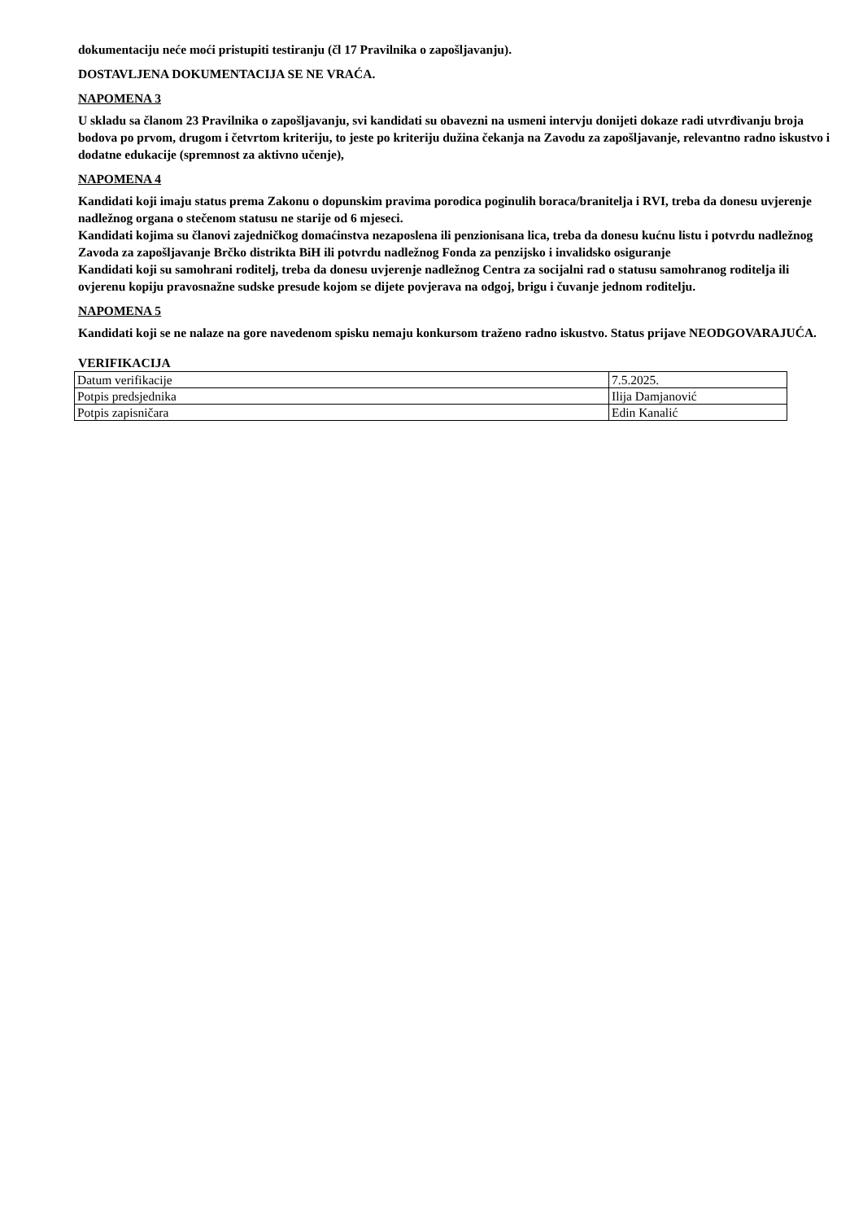dokumentaciju neće moći pristupiti testiranju (čl 17 Pravilnika o zapošljavanju).
DOSTAVLJENA DOKUMENTACIJA SE NE VRAĆA.
NAPOMENA 3
U skladu sa članom 23 Pravilnika o zapošljavanju, svi kandidati su obavezni na usmeni intervju donijeti dokaze radi utvrđivanju broja bodova po prvom, drugom i četvrtom kriteriju, to jeste po kriteriju dužina čekanja na Zavodu za zapošljavanje, relevantno radno iskustvo i dodatne edukacije (spremnost za aktivno učenje),
NAPOMENA 4
Kandidati koji imaju status prema Zakonu o dopunskim pravima porodica poginulih boraca/branitelja i RVI, treba da donesu uvjerenje nadležnog organa o stečenom statusu ne starije od 6 mjeseci.
Kandidati kojima su članovi zajedničkog domaćinstva nezaposlena ili penzionisana lica, treba da donesu kućnu listu i potvrdu nadležnog Zavoda za zapošljavanje Brčko distrikta BiH ili potvrdu nadležnog Fonda za penzijsko i invalidsko osiguranje
Kandidati koji su samohrani roditelj, treba da donesu uvjerenje nadležnog Centra za socijalni rad o statusu samohranog roditelja ili ovjerenu kopiju pravosnažne sudske presude kojom se dijete povjerava na odgoj, brigu i čuvanje jednom roditelju.
NAPOMENA 5
Kandidati koji se ne nalaze na gore navedenom spisku nemaju konkursom traženo radno iskustvo. Status prijave NEODGOVARAJUĆA.
VERIFIKACIJA
| Datum verifikacije | 7.5.2025. |
| Potpis predsjednika | Ilija Damjanović |
| Potpis zapisničara | Edin Kanalić |